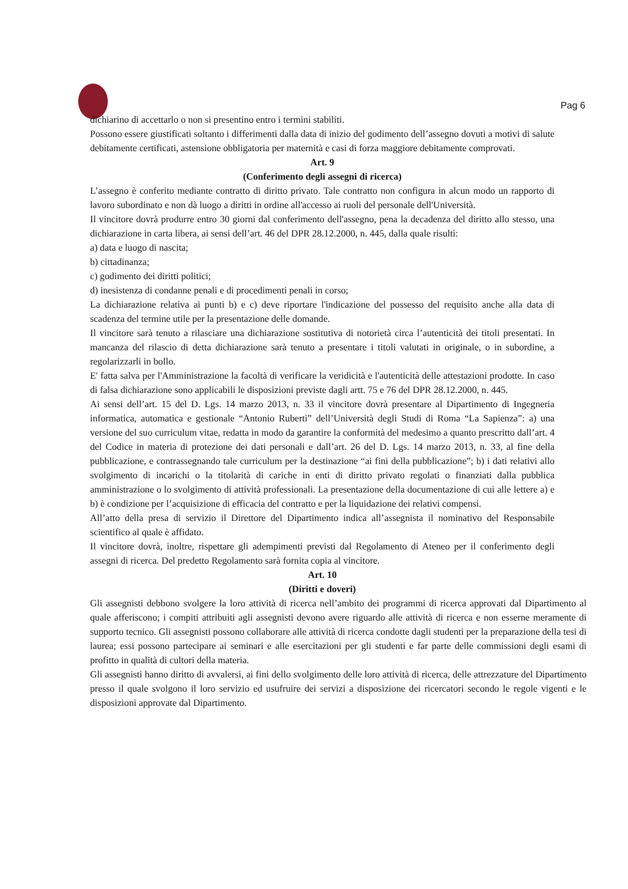Pag 6
dichiarino di accettarlo o non si presentino entro i termini stabiliti.
Possono essere giustificati soltanto i differimenti dalla data di inizio del godimento dell’assegno dovuti a motivi di salute debitamente certificati, astensione obbligatoria per maternità e casi di forza maggiore debitamente comprovati.
Art. 9
(Conferimento degli assegni di ricerca)
L’assegno è conferito mediante contratto di diritto privato. Tale contratto non configura in alcun modo un rapporto di lavoro subordinato e non dà luogo a diritti in ordine all'accesso ai ruoli del personale dell'Università.
Il vincitore dovrà produrre entro 30 giorni dal conferimento dell'assegno, pena la decadenza del diritto allo stesso, una dichiarazione in carta libera, ai sensi dell’art. 46 del DPR 28.12.2000, n. 445, dalla quale risulti:
a) data e luogo di nascita;
b) cittadinanza;
c) godimento dei diritti politici;
d) inesistenza di condanne penali e di procedimenti penali in corso;
La dichiarazione relativa ai punti b) e c) deve riportare l'indicazione del possesso del requisito anche alla data di scadenza del termine utile per la presentazione delle domande.
Il vincitore sarà tenuto a rilasciare una dichiarazione sostitutiva di notorietà circa l’autenticità dei titoli presentati. In mancanza del rilascio di detta dichiarazione sarà tenuto a presentare i titoli valutati in originale, o in subordine, a regolarizzarli in bollo.
E' fatta salva per l'Amministrazione la facoltà di verificare la veridicità e l'autenticità delle attestazioni prodotte. In caso di falsa dichiarazione sono applicabili le disposizioni previste dagli artt. 75 e 76 del DPR 28.12.2000, n. 445.
Ai sensi dell’art. 15 del D. Lgs. 14 marzo 2013, n. 33 il vincitore dovrà presentare al Dipartimento di Ingegneria informatica, automatica e gestionale “Antonio Ruberti” dell’Università degli Studi di Roma “La Sapienza”: a) una versione del suo curriculum vitae, redatta in modo da garantire la conformità del medesimo a quanto prescritto dall’art. 4 del Codice in materia di protezione dei dati personali e dall’art. 26 del D. Lgs. 14 marzo 2013, n. 33, al fine della pubblicazione, e contrassegnando tale curriculum per la destinazione “ai fini della pubblicazione”; b) i dati relativi allo svolgimento di incarichi o la titolarità di cariche in enti di diritto privato regolati o finanziati dalla pubblica amministrazione o lo svolgimento di attività professionali. La presentazione della documentazione di cui alle lettere a) e b) è condizione per l’acquisizione di efficacia del contratto e per la liquidazione dei relativi compensi.
All’atto della presa di servizio il Direttore del Dipartimento indica all’assegnista il nominativo del Responsabile scientifico al quale è affidato.
Il vincitore dovrà, inoltre, rispettare gli adempimenti previsti dal Regolamento di Ateneo per il conferimento degli assegni di ricerca. Del predetto Regolamento sarà fornita copia al vincitore.
Art. 10
(Diritti e doveri)
Gli assegnisti debbono svolgere la loro attività di ricerca nell’ambito dei programmi di ricerca approvati dal Dipartimento al quale afferiscono; i compiti attribuiti agli assegnisti devono avere riguardo alle attività di ricerca e non esserne meramente di supporto tecnico. Gli assegnisti possono collaborare alle attività di ricerca condotte dagli studenti per la preparazione della tesi di laurea; essi possono partecipare ai seminari e alle esercitazioni per gli studenti e far parte delle commissioni degli esami di profitto in qualità di cultori della materia.
Gli assegnisti hanno diritto di avvalersi, ai fini dello svolgimento delle loro attività di ricerca, delle attrezzature del Dipartimento presso il quale svolgono il loro servizio ed usufruire dei servizi a disposizione dei ricercatori secondo le regole vigenti e le disposizioni approvate dal Dipartimento.